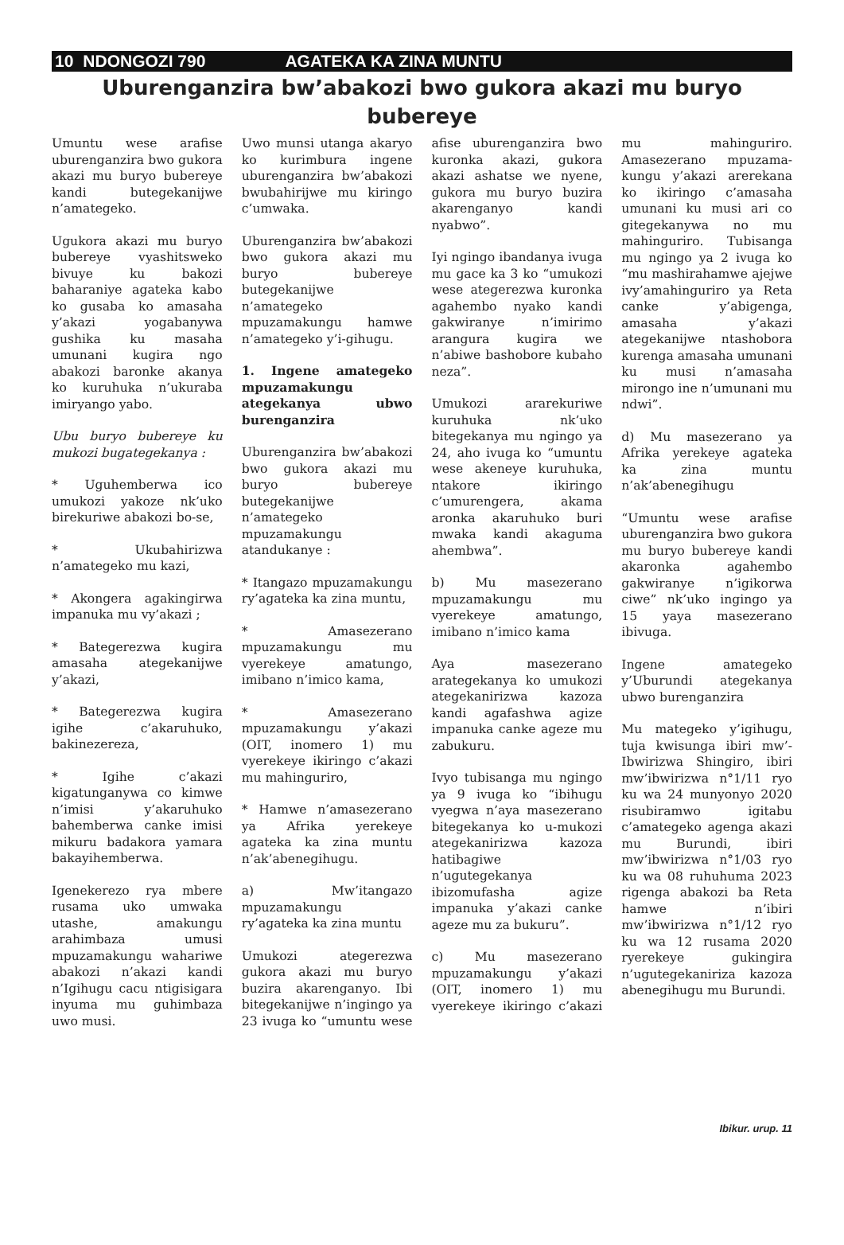10 NDONGOZI 790 AGATEKA KA ZINA MUNTU
Uburenganzira bw’abakozi bwo gukora akazi mu buryo bubereye
Umuntu wese arafise uburenganzira bwo gukora akazi mu buryo bubereye kandi butegekanijwe n’amategeko.
Ugukora akazi mu buryo bubereye vyashitsweko bivuye ku bakozi baharaniye agateka kabo ko gusaba ko amasaha y’akazi yogabanywa gushika ku masaha umunani kugira ngo abakozi baronke akanya ko kuruhuka n’ukuraba imiryango yabo.
Ubu buryo bubereye ku mukozi bugategekanya :
* Uguhemberwa ico umukozi yakoze nk’uko birekuriwe abakozi bo-se,
* Ukubahirizwa n’amategeko mu kazi,
* Akongera agakingirwa impanuka mu vy’akazi ;
* Bategerezwa kugira amasaha ategekanijwe y’akazi,
* Bategerezwa kugira igihe c’akaruhuko, bakinezereza,
* Igihe c’akazi kigatunganywa co kimwe n’imisi y’akaruhuko bahemberwa canke imisi mikuru badakora yamara bakayihemberwa.
Igenekerezo rya mbere rusama uko umwaka utashe, amakungu arahimbaza umusi mpuzamakungu wahariwe abakozi n’akazi kandi n’Igihugu cacu ntigisigara inyuma mu guhimbaza uwo musi.
Uwo munsi utanga akaryo ko kurimbura ingene uburenganzira bw’abakozi bwubahirijwe mu kiringo c’umwaka.
Uburenganzira bw’abakozi bwo gukora akazi mu buryo bubereye butegekanijwe n’amategeko mpuzamakungu hamwe n’amategeko y’i-gihugu.
1. Ingene amategeko mpuzamakungu ategekanya ubwo burenganzira
Uburenganzira bw’abakozi bwo gukora akazi mu buryo bubereye butegekanijwe n’amategeko mpuzamakungu atandukanye :
* Itangazo mpuzamakungu ry’agateka ka zina muntu,
* Amasezerano mpuzamakungu mu vyerekeye amatungo, imibano n’imico kama,
* Amasezerano mpuzamakungu y’akazi (OIT, inomero 1) mu vyerekeye ikiringo c’akazi mu mahinguriro,
* Hamwe n’amasezerano ya Afrika yerekeye agateka ka zina muntu n’ak’abenegihugu.
a) Mw’itangazo mpuzamakungu ry’agateka ka zina muntu
Umukozi ategerezwa gukora akazi mu buryo buzira akarenganyo. Ibi bitegekanijwe n’ingingo ya 23 ivuga ko “umuntu wese afise uburenganzira bwo kuronka akazi, gukora akazi ashatse we nyene, gukora mu buryo buzira akarenganyo kandi nyabwo”.
Iyi ngingo ibandanya ivuga mu gace ka 3 ko “umukozi wese ategerezwa kuronka agahembo nyako kandi gakwiranye n’imirimo arangura kugira we n’abiwe bashobore kubaho neza”.
Umukozi ararekuriwe kuruhuka nk’uko bitegekanya mu ngingo ya 24, aho ivuga ko “umuntu wese akeneye kuruhuka, ntakore ikiringo c’umurengera, akama aronka akaruhuko buri mwaka kandi akaguma ahembwa”.
b) Mu masezerano mpuzamakungu mu vyerekeye amatungo, imibano n’imico kama
Aya masezerano arategekanya ko umukozi ategekanirizwa kazoza kandi agafashwa agize impanuka canke ageze mu zabukuru.
Ivyo tubisanga mu ngingo ya 9 ivuga ko “ibihugu vyegwa n’aya masezerano bitegekanya ko u-mukozi ategekanirizwa kazoza hatibagiwe n’ugutegekanya ibizomufasha agize impanuka y’akazi canke ageze mu za bukuru”.
c) Mu masezerano mpuzamakungu y’akazi (OIT, inomero 1) mu vyerekeye ikiringo c’akazi mu mahinguriro. Amasezerano mpuzama-kungu y’akazi arerekana ko ikiringo c’amasaha umunani ku musi ari co gitegekanywa no mu mahinguriro. Tubisanga mu ngingo ya 2 ivuga ko “mu mashirahamwe ajejwe ivy’amahinguriro ya Reta canke y’abigenga, amasaha y’akazi ategekanijwe ntashobora kurenga amasaha umunani ku musi n’amasaha mirongo ine n’umunani mu ndwi”.
d) Mu masezerano ya Afrika yerekeye agateka ka zina muntu n’ak’abenegihugu
“Umuntu wese arafise uburenganzira bwo gukora mu buryo bubereye kandi akaronka agahembo gakwiranye n’igikorwa ciwe” nk’uko ingingo ya 15 yaya masezerano ibivuga.
Ingene amategeko y’Uburundi ategekanya ubwo burenganzira
Mu mategeko y’igihugu, tuja kwisunga ibiri mw’-Ibwirizwa Shingiro, ibiri mw’ibwirizwa n°1/11 ryo ku wa 24 munyonyo 2020 risubiramwo igitabu c’amategeko agenga akazi mu Burundi, ibiri mw’ibwirizwa n°1/03 ryo ku wa 08 ruhuhuma 2023 rigenga abakozi ba Reta hamwe n’ibiri mw’ibwirizwa n°1/12 ryo ku wa 12 rusama 2020 ryerekeye gukingira n’ugutegekanirizа kazoza abenegihugu mu Burundi.
Ibikur. urup. 11